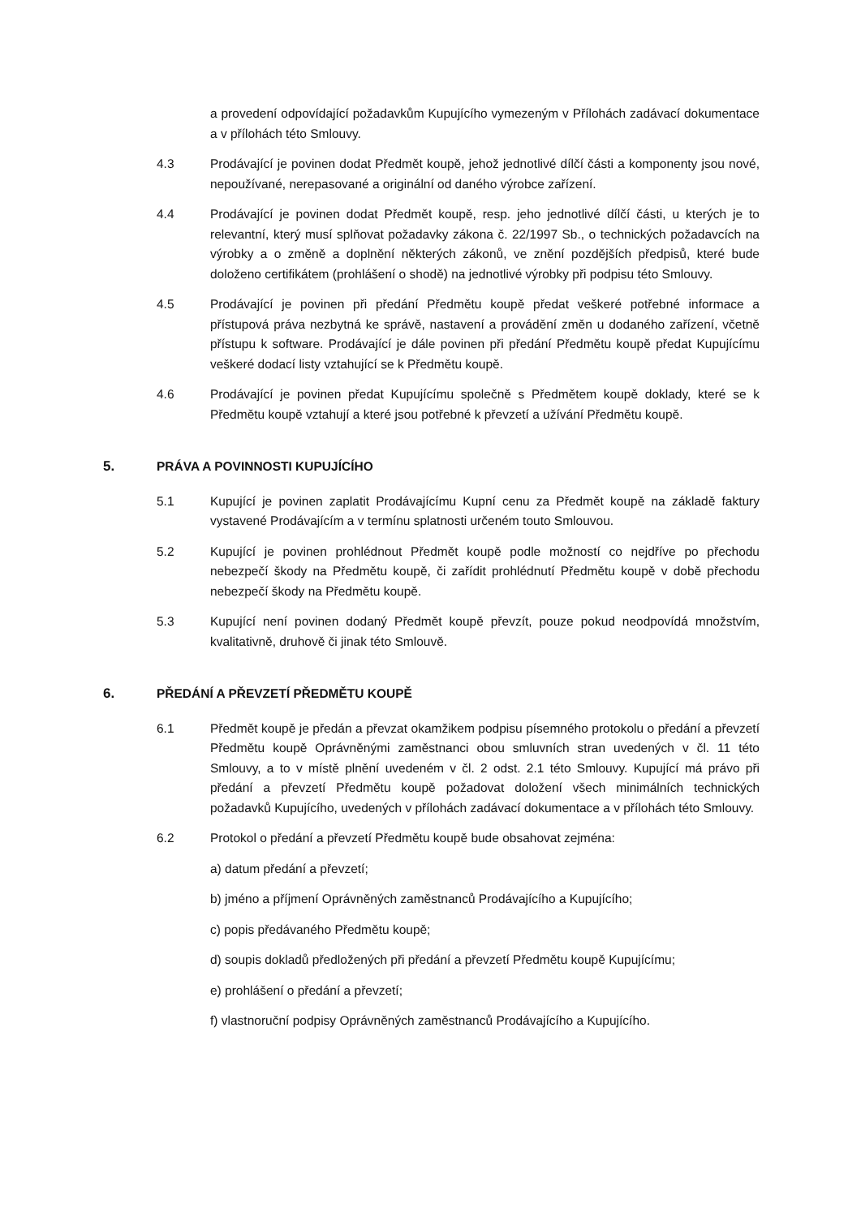a provedení odpovídající požadavkům Kupujícího vymezeným v Přílohách zadávací dokumentace a v přílohách této Smlouvy.
4.3 Prodávající je povinen dodat Předmět koupě, jehož jednotlivé dílčí části a komponenty jsou nové, nepoužívané, nerepasované a originální od daného výrobce zařízení.
4.4 Prodávající je povinen dodat Předmět koupě, resp. jeho jednotlivé dílčí části, u kterých je to relevantní, který musí splňovat požadavky zákona č. 22/1997 Sb., o technických požadavcích na výrobky a o změně a doplnění některých zákonů, ve znění pozdějších předpisů, které bude doloženo certifikátem (prohlášení o shodě) na jednotlivé výrobky při podpisu této Smlouvy.
4.5 Prodávající je povinen při předání Předmětu koupě předat veškeré potřebné informace a přístupová práva nezbytná ke správě, nastavení a provádění změn u dodaného zařízení, včetně přístupu k software. Prodávající je dále povinen při předání Předmětu koupě předat Kupujícímu veškeré dodací listy vztahující se k Předmětu koupě.
4.6 Prodávající je povinen předat Kupujícímu společně s Předmětem koupě doklady, které se k Předmětu koupě vztahují a které jsou potřebné k převzetí a užívání Předmětu koupě.
5. PRÁVA A POVINNOSTI KUPUJÍCÍHO
5.1 Kupující je povinen zaplatit Prodávajícímu Kupní cenu za Předmět koupě na základě faktury vystavené Prodávajícím a v termínu splatnosti určeném touto Smlouvou.
5.2 Kupující je povinen prohlédnout Předmět koupě podle možností co nejdříve po přechodu nebezpečí škody na Předmětu koupě, či zařídit prohlédnutí Předmětu koupě v době přechodu nebezpečí škody na Předmětu koupě.
5.3 Kupující není povinen dodaný Předmět koupě převzít, pouze pokud neodpovídá množstvím, kvalitativně, druhově či jinak této Smlouvě.
6. PŘEDÁNÍ A PŘEVZETÍ PŘEDMĚTU KOUPĚ
6.1 Předmět koupě je předán a převzat okamžikem podpisu písemného protokolu o předání a převzetí Předmětu koupě Oprávněnými zaměstnanci obou smluvních stran uvedených v čl. 11 této Smlouvy, a to v místě plnění uvedeném v čl. 2 odst. 2.1 této Smlouvy. Kupující má právo při předání a převzetí Předmětu koupě požadovat doložení všech minimálních technických požadavků Kupujícího, uvedených v přílohách zadávací dokumentace a v přílohách této Smlouvy.
6.2 Protokol o předání a převzetí Předmětu koupě bude obsahovat zejména:
a) datum předání a převzetí;
b) jméno a příjmení Oprávněných zaměstnanců Prodávajícího a Kupujícího;
c) popis předávaného Předmětu koupě;
d) soupis dokladů předložených při předání a převzetí Předmětu koupě Kupujícímu;
e) prohlášení o předání a převzetí;
f) vlastnoruční podpisy Oprávněných zaměstnanců Prodávajícího a Kupujícího.